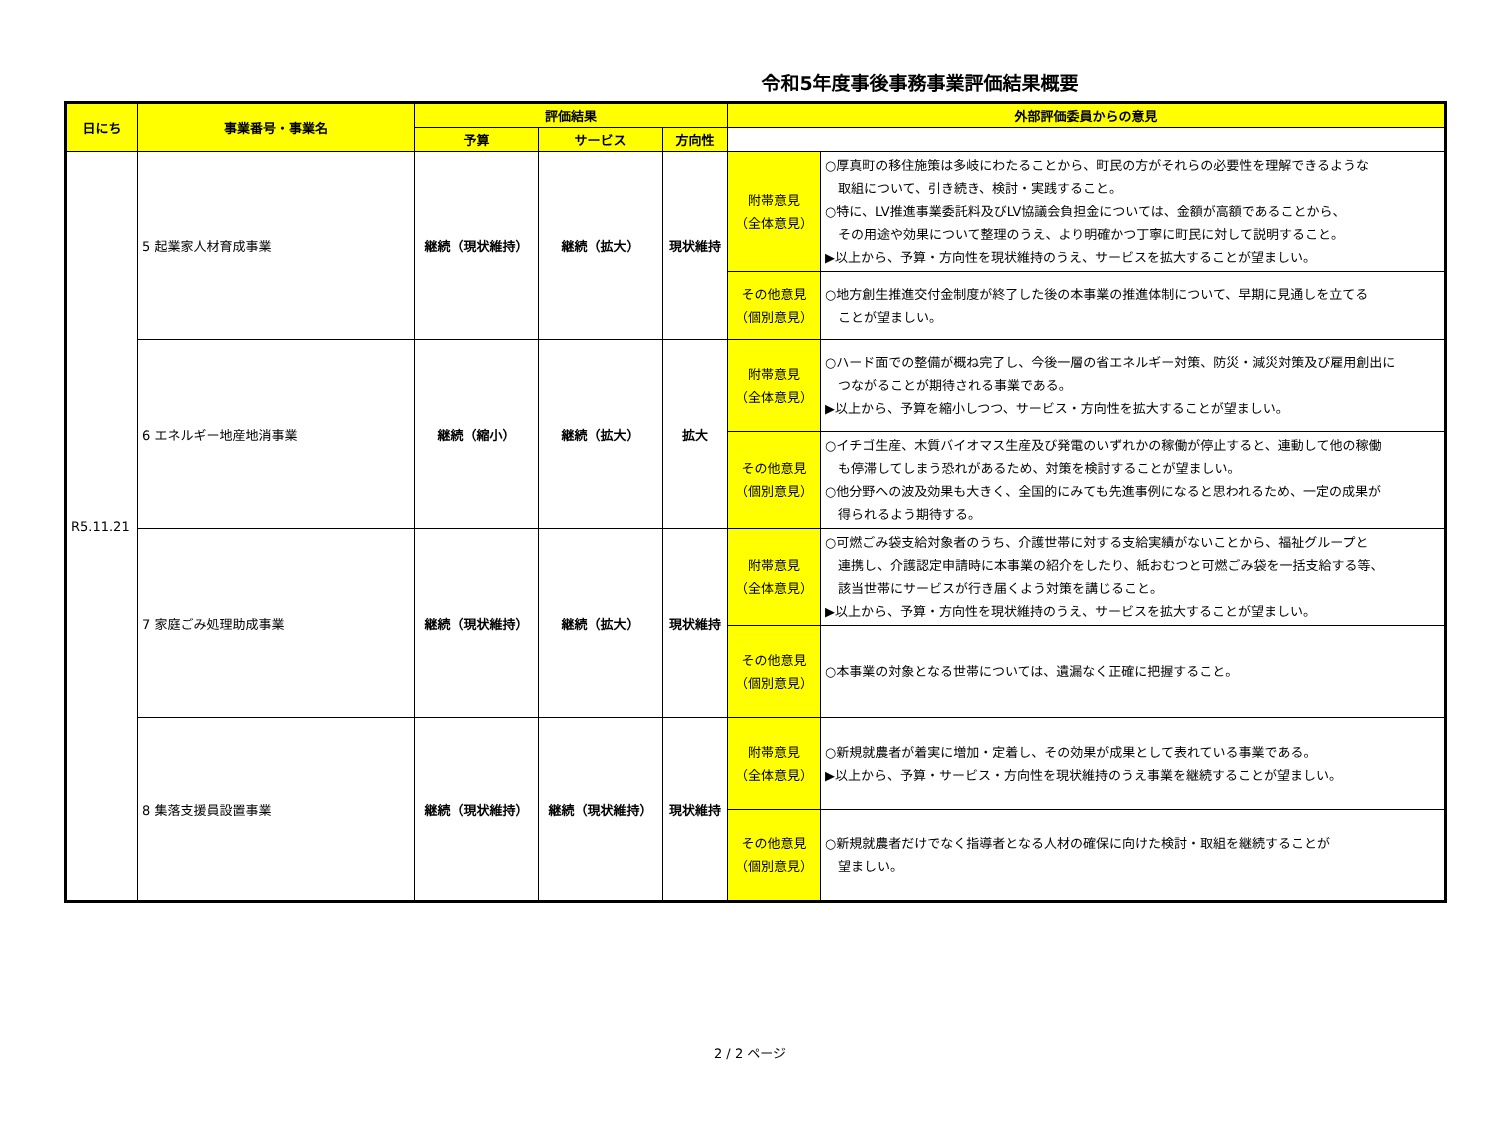令和5年度事後事務事業評価結果概要
| 日にち | 事業番号・事業名 | 評価結果 | | | 外部評価委員からの意見 | |
| --- | --- | --- | --- | --- | --- | --- |
| | | 予算 | サービス | 方向性 | | |
| R5.11.21 | 5 起業家人材育成事業 | 継続（現状維持） | 継続（拡大） | 現状維持 | 附帯意見 （全体意見） | ○厚真町の移住施策は多岐にわたることから、町民の方がそれらの必要性を理解できるような 取組について、引き続き、検討・実践すること。 ○特に、LV推進事業委託料及びLV協議会負担金については、金額が高額であることから、 その用途や効果について整理のうえ、より明確かつ丁寧に町民に対して説明すること。 ▶以上から、予算・方向性を現状維持のうえ、サービスを拡大することが望ましい。 |
| | | | | | その他意見 （個別意見） | ○地方創生推進交付金制度が終了した後の本事業の推進体制について、早期に見通しを立てる ことが望ましい。 |
| | 6 エネルギー地産地消事業 | 継続（縮小） | 継続（拡大） | 拡大 | 附帯意見 （全体意見） | ○ハード面での整備が概ね完了し、今後一層の省エネルギー対策、防災・減災対策及び雇用創出に つながることが期待される事業である。 ▶以上から、予算を縮小しつつ、サービス・方向性を拡大することが望ましい。 |
| | | | | | その他意見 （個別意見） | ○イチゴ生産、木質バイオマス生産及び発電のいずれかの稼働が停止すると、連動して他の稼働 も停滞してしまう恐れがあるため、対策を検討することが望ましい。 ○他分野への波及効果も大きく、全国的にみても先進事例になると思われるため、一定の成果が 得られるよう期待する。 |
| | 7 家庭ごみ処理助成事業 | 継続（現状維持） | 継続（拡大） | 現状維持 | 附帯意見 （全体意見） | ○可燃ごみ袋支給対象者のうち、介護世帯に対する支給実績がないことから、福祉グループと 連携し、介護認定申請時に本事業の紹介をしたり、紙おむつと可燃ごみ袋を一括支給する等、 該当世帯にサービスが行き届くよう対策を講じること。 ▶以上から、予算・方向性を現状維持のうえ、サービスを拡大することが望ましい。 |
| | | | | | その他意見 （個別意見） | ○本事業の対象となる世帯については、遺漏なく正確に把握すること。 |
| | 8 集落支援員設置事業 | 継続（現状維持） | 継続（現状維持） | 現状維持 | 附帯意見 （全体意見） | ○新規就農者が着実に増加・定着し、その効果が成果として表れている事業である。 ▶以上から、予算・サービス・方向性を現状維持のうえ事業を継続することが望ましい。 |
| | | | | | その他意見 （個別意見） | ○新規就農者だけでなく指導者となる人材の確保に向けた検討・取組を継続することが 望ましい。 |
2 / 2 ページ